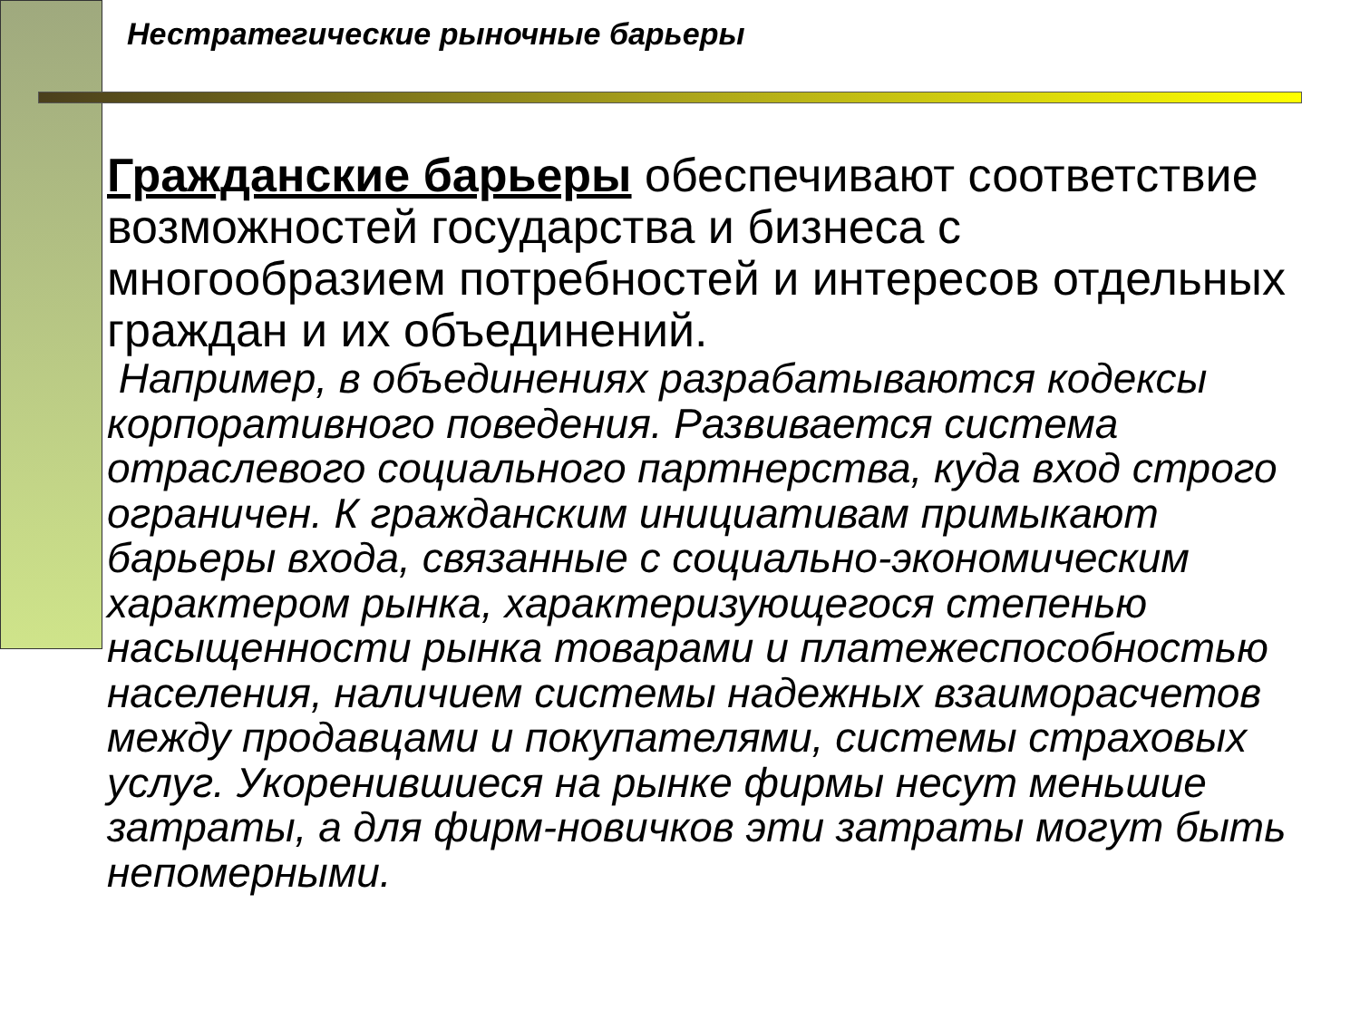Нестратегические рыночные барьеры
Гражданские барьеры обеспечивают соответствие возможностей государства и бизнеса с многообразием потребностей и интересов отдельных граждан и их объединений.
Например, в объединениях разрабатываются кодексы корпоративного поведения. Развивается система отраслевого социального партнерства, куда вход строго ограничен. К гражданским инициативам примыкают барьеры входа, связанные с социально-экономическим характером рынка, характеризующегося степенью насыщенности рынка товарами и платежеспособностью населения, наличием системы надежных взаиморасчетов между продавцами и покупателями, системы страховых услуг. Укоренившиеся на рынке фирмы несут меньшие затраты, а для фирм-новичков эти затраты могут быть непомерными.